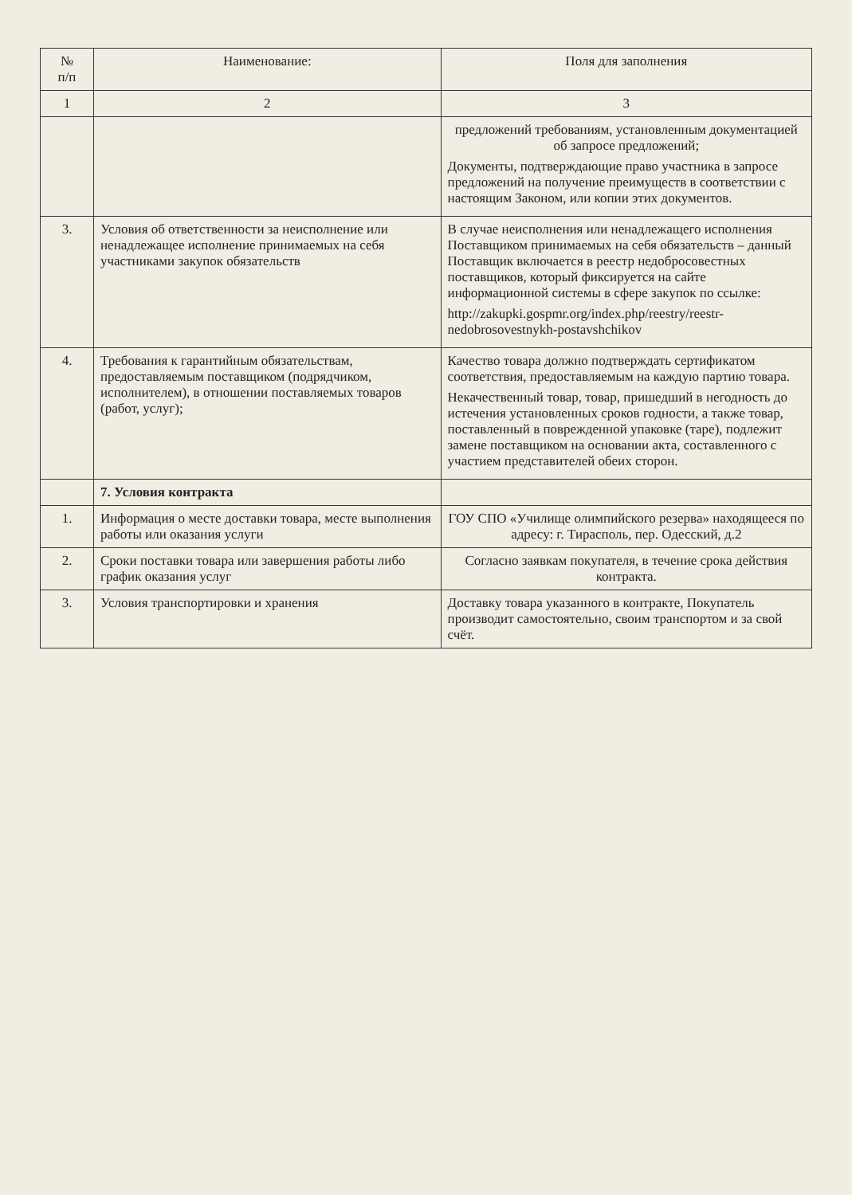| № п/п | Наименование: | Поля для заполнения |
| --- | --- | --- |
| 1 | 2 | 3 |
| | | предложений требованиям, установленным документацией об запросе предложений; Документы, подтверждающие право участника в запросе предложений на получение преимуществ в соответствии с настоящим Законом, или копии этих документов. |
| 3. | Условия об ответственности за неисполнение или ненадлежащее исполнение принимаемых на себя участниками закупок обязательств | В случае неисполнения или ненадлежащего исполнения Поставщиком принимаемых на себя обязательств – данный Поставщик включается в реестр недобросовестных поставщиков, который фиксируется на сайте информационной системы в сфере закупок по ссылке: http://zakupki.gospmr.org/index.php/reestry/reestr-nedobrosovestnykh-postavshchikov |
| 4. | Требования к гарантийным обязательствам, предоставляемым поставщиком (подрядчиком, исполнителем), в отношении поставляемых товаров (работ, услуг); | Качество товара должно подтверждать сертификатом соответствия, предоставляемым на каждую партию товара. Некачественный товар, товар, пришедший в негодность до истечения установленных сроков годности, а также товар, поставленный в поврежденной упаковке (таре), подлежит замене поставщиком на основании акта, составленного с участием представителей обеих сторон. |
| | 7. Условия контракта | |
| 1. | Информация о месте доставки товара, месте выполнения работы или оказания услуги | ГОУ СПО «Училище олимпийского резерва» находящееся по адресу: г. Тирасполь, пер. Одесский, д.2 |
| 2. | Сроки поставки товара или завершения работы либо график оказания услуг | Согласно заявкам покупателя, в течение срока действия контракта. |
| 3. | Условия транспортировки и хранения | Доставку товара указанного в контракте, Покупатель производит самостоятельно, своим транспортом и за свой счёт. |